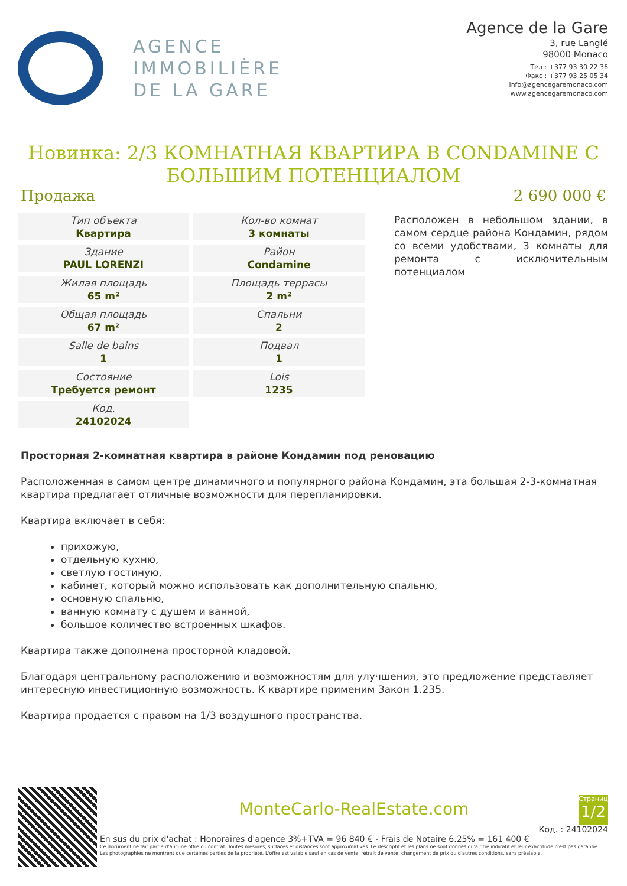AGENCE
IMMOBILIÈRE
DE LA GARE
Agence de la Gare
3, rue Langlé
98000 Monaco
Тел : +377 93 30 22 36
Факс : +377 93 25 05 34
info@agencegaremonaco.com
www.agencegaremonaco.com
Новинка: 2/3 КОМНАТНАЯ КВАРТИРА В CONDAMINE С БОЛЬШИМ ПОТЕНЦИАЛОМ
Продажа 2 690 000 €
| Тип объекта Квартира | Кол-во комнат 3 комнаты |
| Здание PAUL LORENZI | Район Condamine |
| Жилая площадь 65 m² | Площадь террасы 2 m² |
| Общая площадь 67 m² | Спальни 2 |
| Salle de bains 1 | Подвал 1 |
| Состояние Требуется ремонт | Lois 1235 |
| Код. 24102024 | |
Расположен в небольшом здании, в самом сердце района Кондамин, рядом со всеми удобствами, 3 комнаты для ремонта с исключительным потенциалом
Просторная 2-комнатная квартира в районе Кондамин под реновацию
Расположенная в самом центре динамичного и популярного района Кондамин, эта большая 2-3-комнатная квартира предлагает отличные возможности для перепланировки.
Квартира включает в себя:
прихожую,
отдельную кухню,
светлую гостиную,
кабинет, который можно использовать как дополнительную спальню,
основную спальню,
ванную комнату с душем и ванной,
большое количество встроенных шкафов.
Квартира также дополнена просторной кладовой.
Благодаря центральному расположению и возможностям для улучшения, это предложение представляет интересную инвестиционную возможность. К квартире применим Закон 1.235.
Квартира продается с правом на 1/3 воздушного пространства.
MonteCarlo-RealEstate.com
Страница
1/2
Код. : 24102024
En sus du prix d'achat : Honoraires d'agence 3%+TVA = 96 840 € - Frais de Notaire 6.25% = 161 400 €
Ce document ne fait partie d'aucune offre ou contrat. Toutes mesures, surfaces et distances sont approximatives. Le descriptif et les plans ne sont donnés qu'à titre indicatif et leur exactitude n'est pas garantie. Les photographies ne montrent que certaines parties de la propriété. L'offre est valable sauf en cas de vente, retrait de vente, changement de prix ou d'autres conditions, sans préalable.